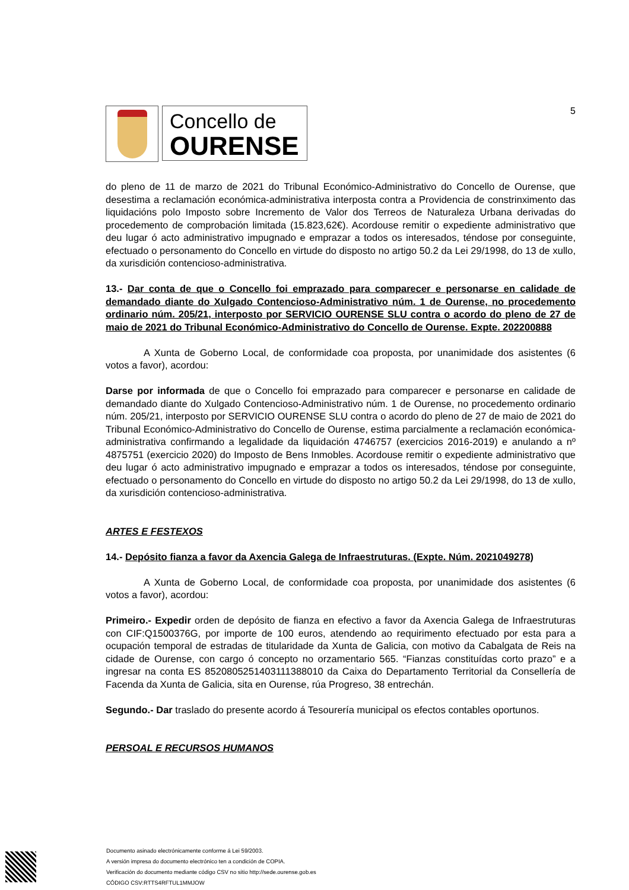Concello de
OURENSE
5
do pleno de 11 de marzo de 2021 do Tribunal Económico-Administrativo do Concello de Ourense, que desestima a reclamación económica-administrativa interposta contra a Providencia de constrinximento das liquidacións polo Imposto sobre Incremento de Valor dos Terreos de Naturaleza Urbana derivadas do procedemento de comprobación limitada (15.823,62€). Acordouse remitir o expediente administrativo que deu lugar ó acto administrativo impugnado e emprazar a todos os interesados, téndose por conseguinte, efectuado o personamento do Concello en virtude do disposto no artigo 50.2 da Lei 29/1998, do 13 de xullo, da xurisdición contencioso-administrativa.
13.- Dar conta de que o Concello foi emprazado para comparecer e personarse en calidade de demandado diante do Xulgado Contencioso-Administrativo núm. 1 de Ourense, no procedemento ordinario núm. 205/21, interposto por SERVICIO OURENSE SLU contra o acordo do pleno de 27 de maio de 2021 do Tribunal Económico-Administrativo do Concello de Ourense. Expte. 202200888
A Xunta de Goberno Local, de conformidade coa proposta, por unanimidade dos asistentes (6 votos a favor), acordou:
Darse por informada de que o Concello foi emprazado para comparecer e personarse en calidade de demandado diante do Xulgado Contencioso-Administrativo núm. 1 de Ourense, no procedemento ordinario núm. 205/21, interposto por SERVICIO OURENSE SLU contra o acordo do pleno de 27 de maio de 2021 do Tribunal Económico-Administrativo do Concello de Ourense, estima parcialmente a reclamación económica-administrativa confirmando a legalidade da liquidación 4746757 (exercicios 2016-2019) e anulando a nº 4875751 (exercicio 2020) do Imposto de Bens Inmobles. Acordouse remitir o expediente administrativo que deu lugar ó acto administrativo impugnado e emprazar a todos os interesados, téndose por conseguinte, efectuado o personamento do Concello en virtude do disposto no artigo 50.2 da Lei 29/1998, do 13 de xullo, da xurisdición contencioso-administrativa.
ARTES E FESTEXOS
14.- Depósito fianza a favor da Axencia Galega de Infraestruturas. (Expte. Núm. 2021049278)
A Xunta de Goberno Local, de conformidade coa proposta, por unanimidade dos asistentes (6 votos a favor), acordou:
Primeiro.- Expedir orden de depósito de fianza en efectivo a favor da Axencia Galega de Infraestruturas con CIF:Q1500376G, por importe de 100 euros, atendendo ao requirimento efectuado por esta para a ocupación temporal de estradas de titularidade da Xunta de Galicia, con motivo da Cabalgata de Reis na cidade de Ourense, con cargo ó concepto no orzamentario 565. “Fianzas constituídas corto prazo” e a ingresar na conta ES 8520805251403111388010 da Caixa do Departamento Territorial da Consellería de Facenda da Xunta de Galicia, sita en Ourense, rúa Progreso, 38 entrechán.
Segundo.- Dar traslado do presente acordo á Tesourería municipal os efectos contables oportunos.
PERSOAL E RECURSOS HUMANOS
Documento asinado electrónicamente conforme á Lei 59/2003.
A versión impresa do documento electrónico ten a condición de COPIA.
Verificación do documento mediante código CSV no sitio http://sede.ourense.gob.es
CÓDIGO CSV:RTTS4RFTUL1MMJOW